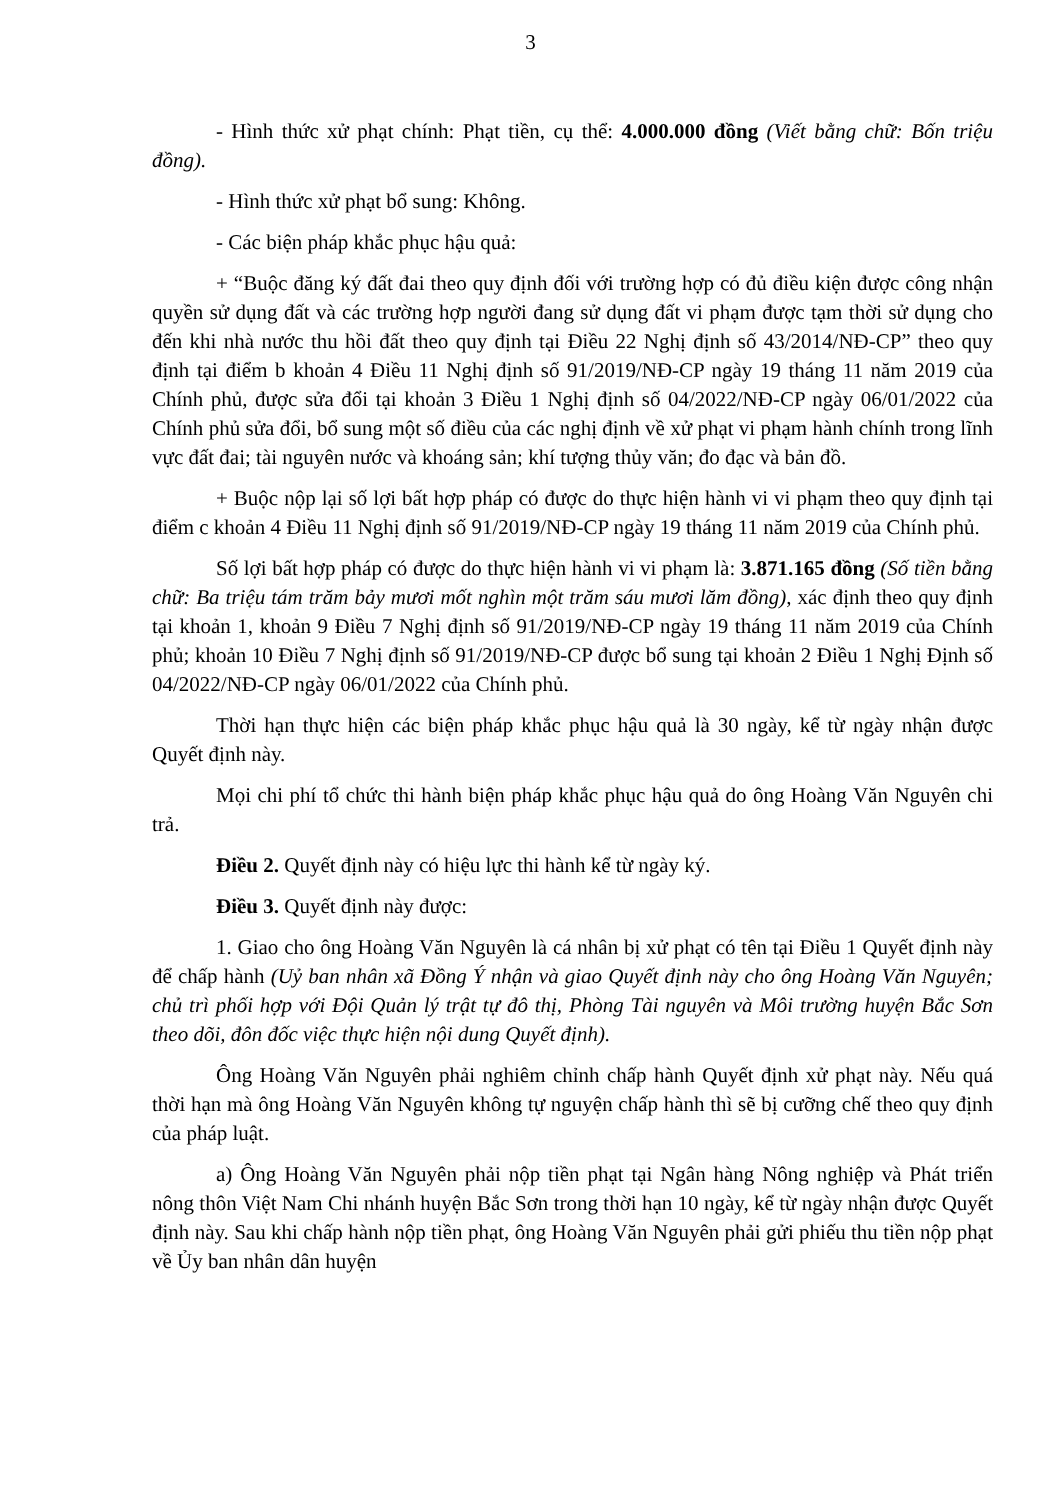3
- Hình thức xử phạt chính: Phạt tiền, cụ thể: 4.000.000 đồng (Viết bằng chữ: Bốn triệu đồng).
- Hình thức xử phạt bổ sung: Không.
- Các biện pháp khắc phục hậu quả:
+ “Buộc đăng ký đất đai theo quy định đối với trường hợp có đủ điều kiện được công nhận quyền sử dụng đất và các trường hợp người đang sử dụng đất vi phạm được tạm thời sử dụng cho đến khi nhà nước thu hồi đất theo quy định tại Điều 22 Nghị định số 43/2014/NĐ-CP” theo quy định tại điểm b khoản 4 Điều 11 Nghị định số 91/2019/NĐ-CP ngày 19 tháng 11 năm 2019 của Chính phủ, được sửa đổi tại khoản 3 Điều 1 Nghị định số 04/2022/NĐ-CP ngày 06/01/2022 của Chính phủ sửa đổi, bổ sung một số điều của các nghị định về xử phạt vi phạm hành chính trong lĩnh vực đất đai; tài nguyên nước và khoáng sản; khí tượng thủy văn; đo đạc và bản đồ.
+ Buộc nộp lại số lợi bất hợp pháp có được do thực hiện hành vi vi phạm theo quy định tại điểm c khoản 4 Điều 11 Nghị định số 91/2019/NĐ-CP ngày 19 tháng 11 năm 2019 của Chính phủ.
Số lợi bất hợp pháp có được do thực hiện hành vi vi phạm là: 3.871.165 đồng (Số tiền bằng chữ: Ba triệu tám trăm bảy mươi mốt nghìn một trăm sáu mươi lăm đồng), xác định theo quy định tại khoản 1, khoản 9 Điều 7 Nghị định số 91/2019/NĐ-CP ngày 19 tháng 11 năm 2019 của Chính phủ; khoản 10 Điều 7 Nghị định số 91/2019/NĐ-CP được bổ sung tại khoản 2 Điều 1 Nghị Định số 04/2022/NĐ-CP ngày 06/01/2022 của Chính phủ.
Thời hạn thực hiện các biện pháp khắc phục hậu quả là 30 ngày, kể từ ngày nhận được Quyết định này.
Mọi chi phí tổ chức thi hành biện pháp khắc phục hậu quả do ông Hoàng Văn Nguyên chi trả.
Điều 2. Quyết định này có hiệu lực thi hành kể từ ngày ký.
Điều 3. Quyết định này được:
1. Giao cho ông Hoàng Văn Nguyên là cá nhân bị xử phạt có tên tại Điều 1 Quyết định này để chấp hành (Uỷ ban nhân xã Đồng Ý nhận và giao Quyết định này cho ông Hoàng Văn Nguyên; chủ trì phối hợp với Đội Quản lý trật tự đô thị, Phòng Tài nguyên và Môi trường huyện Bắc Sơn theo dõi, đôn đốc việc thực hiện nội dung Quyết định).
Ông Hoàng Văn Nguyên phải nghiêm chỉnh chấp hành Quyết định xử phạt này. Nếu quá thời hạn mà ông Hoàng Văn Nguyên không tự nguyện chấp hành thì sẽ bị cưỡng chế theo quy định của pháp luật.
a) Ông Hoàng Văn Nguyên phải nộp tiền phạt tại Ngân hàng Nông nghiệp và Phát triển nông thôn Việt Nam Chi nhánh huyện Bắc Sơn trong thời hạn 10 ngày, kể từ ngày nhận được Quyết định này. Sau khi chấp hành nộp tiền phạt, ông Hoàng Văn Nguyên phải gửi phiếu thu tiền nộp phạt về Ủy ban nhân dân huyện